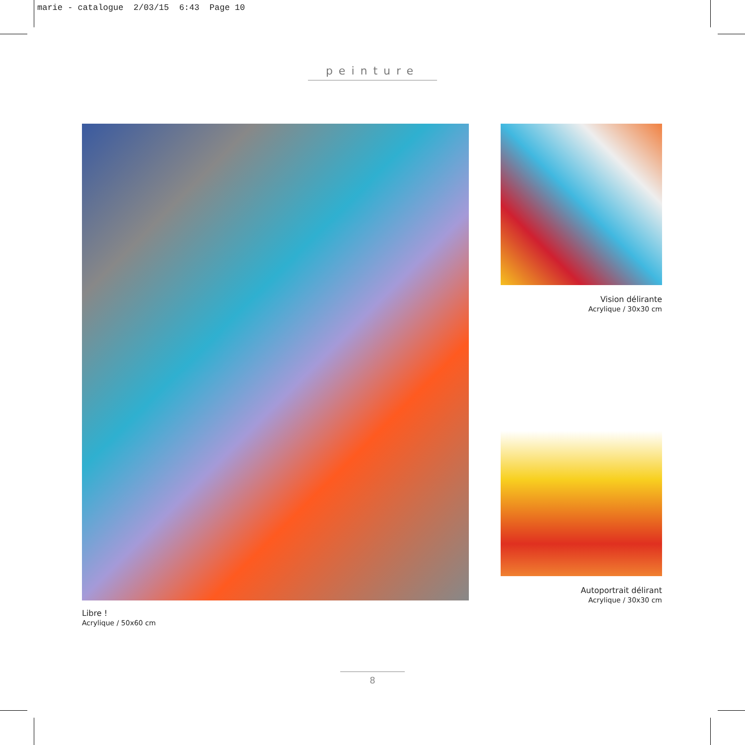marie - catalogue 2/03/15 6:43 Page 10
peinture
Libre !
Acrylique / 50x60 cm
Vision délirante
Acrylique / 30x30 cm
Autoportrait délirant
Acrylique / 30x30 cm
8